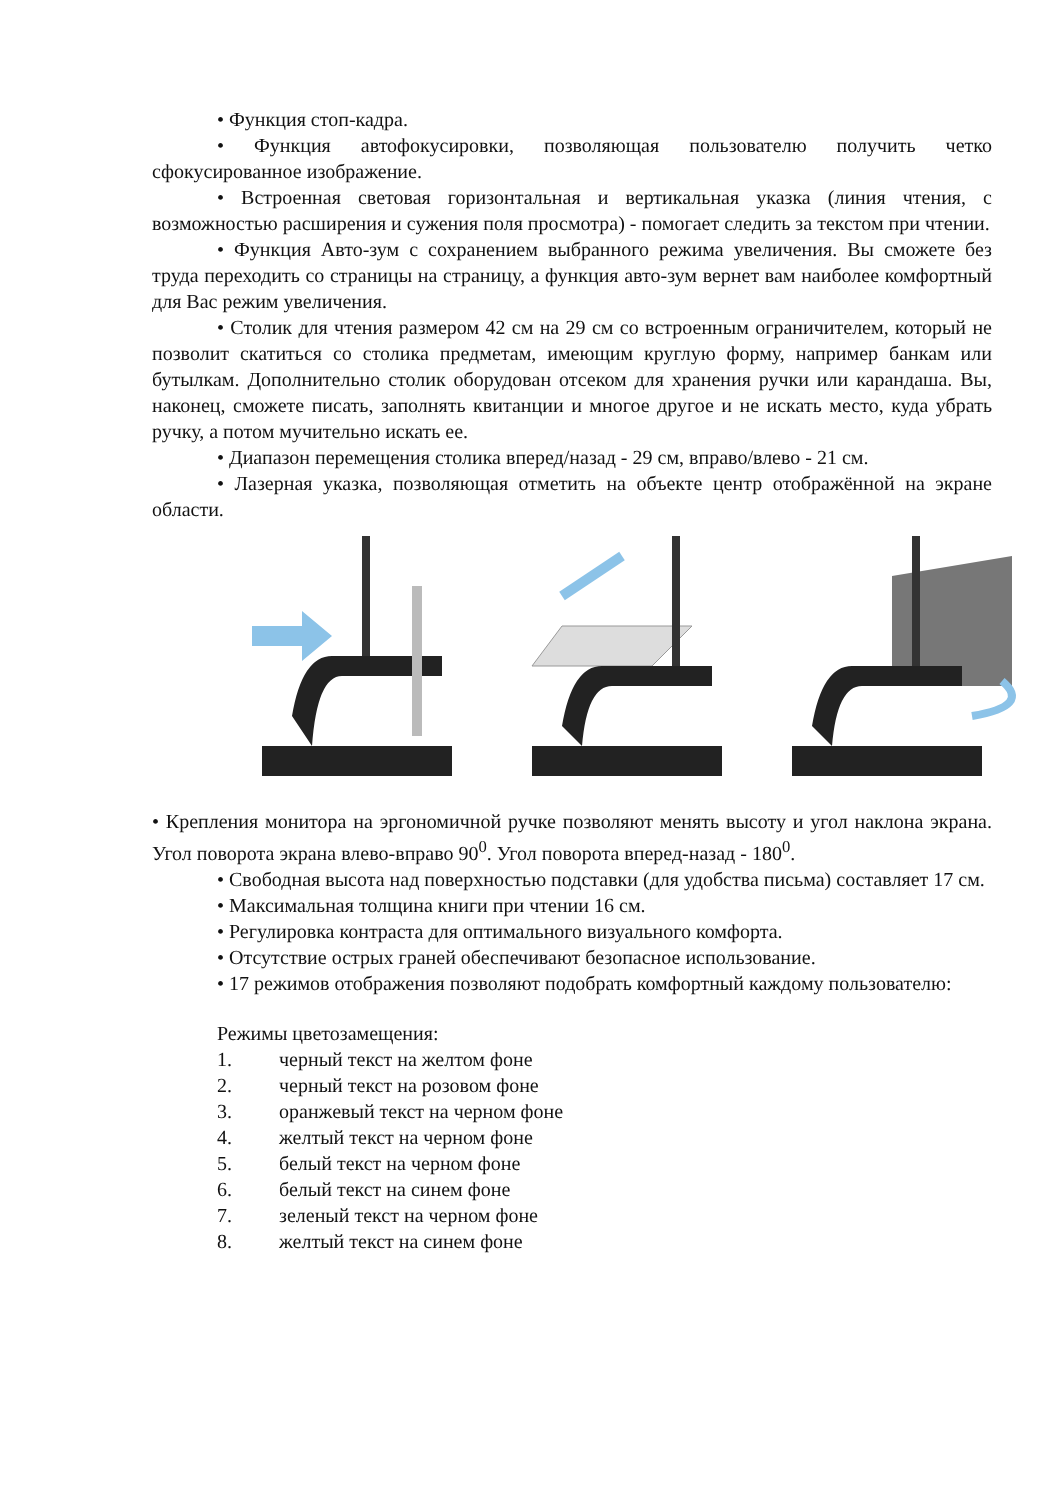• Функция стоп-кадра.
• Функция автофокусировки, позволяющая пользователю получить четко сфокусированное изображение.
• Встроенная световая горизонтальная и вертикальная указка (линия чтения, с возможностью расширения и сужения поля просмотра) - помогает следить за текстом при чтении.
• Функция Авто-зум с сохранением выбранного режима увеличения. Вы сможете без труда переходить со страницы на страницу, а функция авто-зум вернет вам наиболее комфортный для Вас режим увеличения.
• Столик для чтения размером 42 см на 29 см со встроенным ограничителем, который не позволит скатиться со столика предметам, имеющим круглую форму, например банкам или бутылкам. Дополнительно столик оборудован отсеком для хранения ручки или карандаша. Вы, наконец, сможете писать, заполнять квитанции и многое другое и не искать место, куда убрать ручку, а потом мучительно искать ее.
• Диапазон перемещения столика вперед/назад - 29 см, вправо/влево - 21 см.
• Лазерная указка, позволяющая отметить на объекте центр отображённой на экране области.
• Крепления монитора на эргономичной ручке позволяют менять высоту и угол наклона экрана. Угол поворота экрана влево-вправо 90<sup>0</sup>. Угол поворота вперед-назад - 180<sup>0</sup>.
• Свободная высота над поверхностью подставки (для удобства письма) составляет 17 см.
• Максимальная толщина книги при чтении 16 см.
• Регулировка контраста для оптимального визуального комфорта.
• Отсутствие острых граней обеспечивают безопасное использование.
• 17 режимов отображения позволяют подобрать комфортный каждому пользователю:
Режимы цветозамещения:
1. черный текст на желтом фоне
2. черный текст на розовом фоне
3. оранжевый текст на черном фоне
4. желтый текст на черном фоне
5. белый текст на черном фоне
6. белый текст на синем фоне
7. зеленый текст на черном фоне
8. желтый текст на синем фоне